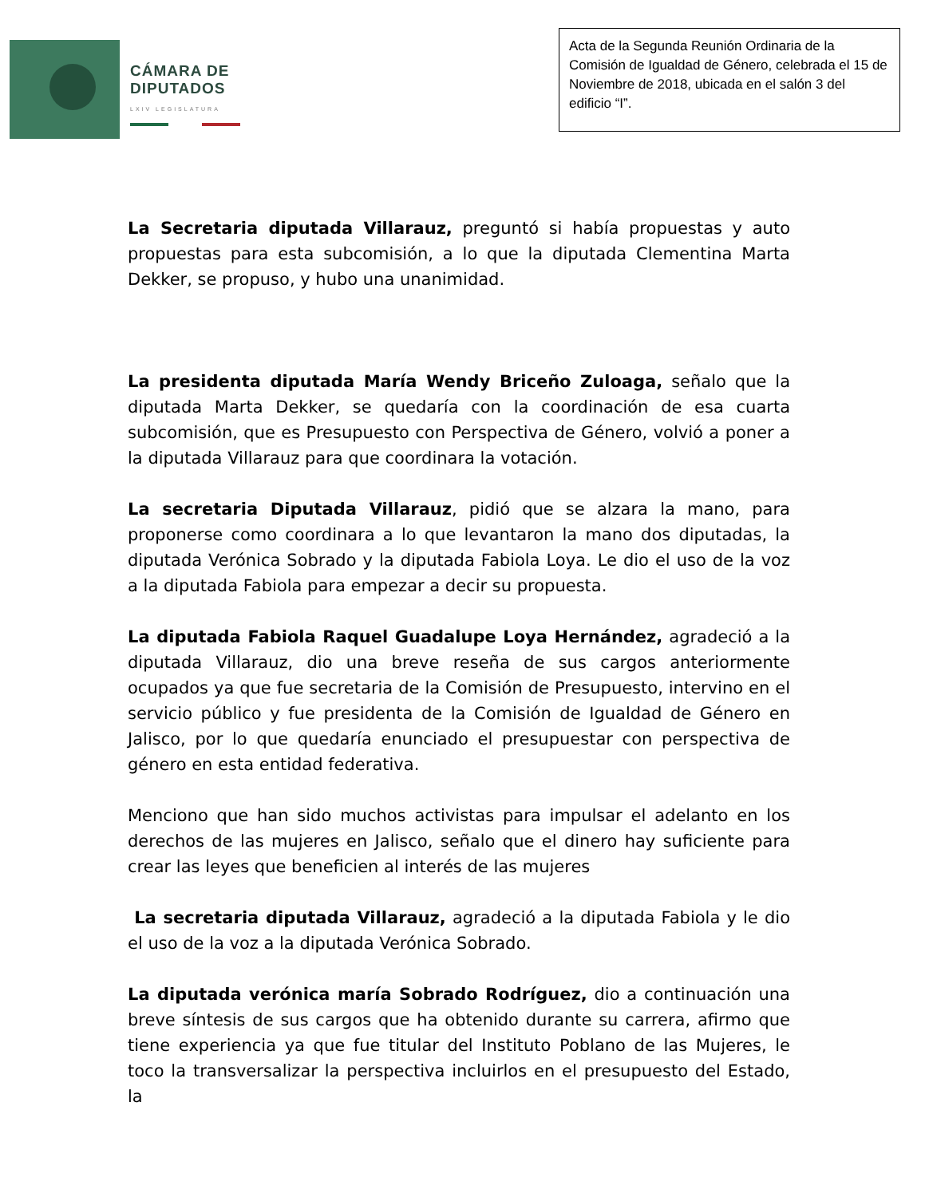CÁMARA DE
DIPUTADOS
LXIV LEGISLATURA
Acta de la Segunda Reunión Ordinaria de la Comisión de Igualdad de Género, celebrada el 15 de Noviembre de 2018, ubicada en el salón 3 del edificio “I”.
La Secretaria diputada Villarauz, preguntó si había propuestas y auto propuestas para esta subcomisión, a lo que la diputada Clementina Marta Dekker, se propuso, y hubo una unanimidad.
La presidenta diputada María Wendy Briceño Zuloaga, señalo que la diputada Marta Dekker, se quedaría con la coordinación de esa cuarta subcomisión, que es Presupuesto con Perspectiva de Género, volvió a poner a la diputada Villarauz para que coordinara la votación.
La secretaria Diputada Villarauz, pidió que se alzara la mano, para proponerse como coordinara a lo que levantaron la mano dos diputadas, la diputada Verónica Sobrado y la diputada Fabiola Loya. Le dio el uso de la voz a la diputada Fabiola para empezar a decir su propuesta.
La diputada Fabiola Raquel Guadalupe Loya Hernández, agradeció a la diputada Villarauz, dio una breve reseña de sus cargos anteriormente ocupados ya que fue secretaria de la Comisión de Presupuesto, intervino en el servicio público y fue presidenta de la Comisión de Igualdad de Género en Jalisco, por lo que quedaría enunciado el presupuestar con perspectiva de género en esta entidad federativa.
Menciono que han sido muchos activistas para impulsar el adelanto en los derechos de las mujeres en Jalisco, señalo que el dinero hay suficiente para crear las leyes que beneficien al interés de las mujeres
La secretaria diputada Villarauz, agradeció a la diputada Fabiola y le dio el uso de la voz a la diputada Verónica Sobrado.
La diputada verónica maría Sobrado Rodríguez, dio a continuación una breve síntesis de sus cargos que ha obtenido durante su carrera, afirmo que tiene experiencia ya que fue titular del Instituto Poblano de las Mujeres, le toco la transversalizar la perspectiva incluirlos en el presupuesto del Estado, la